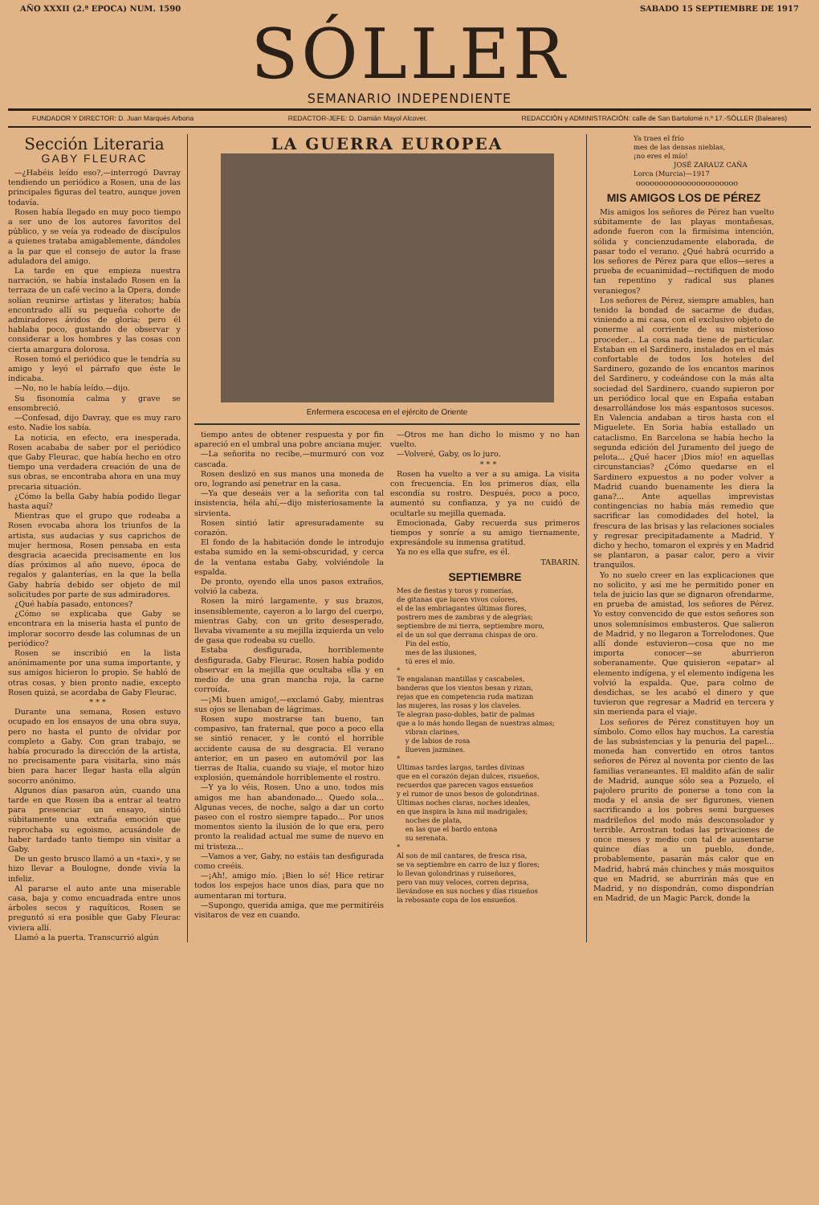AÑO XXXII (2.ª EPOCA) NUM. 1590 SABADO 15 SEPTIEMBRE DE 1917
SÓLLER
SEMANARIO INDEPENDIENTE
FUNDADOR Y DIRECTOR: D. Juan Marqués Arbona REDACTOR-JEFE: D. Damián Mayol Alcover. REDACCIÓN y ADMINISTRACIÓN: calle de San Bartolomé n.º 17.-SÓLLER (Baleares)
Sección Literaria
GABY FLEURAC
—¿Habéis leído eso?,—interrogó Davray tendiendo un periódico a Rosen, una de las principales figuras del teatro, aunque joven todavía.
Rosen había llegado en muy poco tiempo a ser uno de los autores favoritos del público, y se veía ya rodeado de discípulos a quienes trataba amigablemente, dándoles a la par que el consejo de autor la frase aduladora del amigo.
La tarde en que empieza nuestra narración, se había instalado Rosen en la terraza de un café vecino a la Opera, donde solían reunirse artistas y literatos; había encontrado allí su pequeña cohorte de admiradores ávidos de gloria; pero él hablaba poco, gustando de observar y considerar a los hombres y las cosas con cierta amargura dolorosa.
Rosen tomó el periódico que le tendría su amigo y leyó el párrafo que éste le indicaba.
—No, no le había leído.—dijo.
Su fisonomía calma y grave se ensombreció.
—Confesad, dijo Davray, que es muy raro esto. Nadie los sabía.
La noticia, en efecto, era inesperada. Rosen acababa de saber por el periódico que Gaby Fleurac, que había hecho en otro tiempo una verdadera creación de una de sus obras, se encontraba ahora en una muy precaria situación.
¿Cómo la bella Gaby había podido llegar hasta aquí?
Mientras que el grupo que rodeaba a Rosen evocaba ahora los triunfos de la artista, sus audacias y sus caprichos de mujer hermosa, Rosen pensaba en esta desgracia acaecida precisamente en los días próximos al año nuevo, época de regalos y galanterías, en la que la bella Gaby habría debido ser objeto de mil solicitudes por parte de sus admiradores.
¿Qué había pasado, entonces?
¿Cómo se explicaba que Gaby se encontrara en la miseria hasta el punto de implorar socorro desde las columnas de un periódico?
Rosen se inscribió en la lista anónimamente por una suma importante, y sus amigos hicieron lo propio. Se habló de otras cosas, y bien pronto nadie, excepto Rosen quizá, se acordaba de Gaby Fleurac.
* * *
Durante una semana, Rosen estuvo ocupado en los ensayos de una obra suya, pero no hasta el punto de olvidar por completo a Gaby. Con gran trabajo, se había procurado la dirección de la artista, no precisamente para visitarla, sino más bien para hacer llegar hasta ella algún socorro anónimo.
Algunos días pasaron aún, cuando una tarde en que Rosen iba a entrar al teatro para presenciar un ensayo, sintió súbitamente una extraña emoción que reprochaba su egoismo, acusándole de haber tardado tanto tiempo sin visitar a Gaby.
De un gesto brusco llamó a un «taxi», y se hizo llevar a Boulogne, donde vivía la infeliz.
Al pararse el auto ante una miserable casa, baja y como encuadrada entre unos árboles secos y raquíticos, Rosen se preguntó si era posible que Gaby Fleurac viviera allí.
Llamó a la puerta. Transcurrió algún
LA GUERRA EUROPEA
Enfermera escocesa en el ejército de Oriente
tiempo antes de obtener respuesta y por fin apareció en el umbral una pobre anciana mujer.
—La señorita no recibe,—murmuró con voz cascada.
Rosen deslizó en sus manos una moneda de oro, logrando así penetrar en la casa.
—Ya que deseáis ver a la señorita con tal insistencia, héla ahí,—dijo misteriosamente la sirvienta.
Rosen sintió latir apresuradamente su corazón.
El fondo de la habitación donde le introdujo estaba sumido en la semi-obscuridad, y cerca de la ventana estaba Gaby, volviéndole la espalda.
De pronto, oyendo ella unos pasos extraños, volvió la cabeza.
Rosen la miró largamente, y sus brazos, insensiblemente, cayeron a lo largo del cuerpo, mientras Gaby, con un grito desesperado, llevaba vivamente a su mejilla izquierda un velo de gasa que rodeaba su cuello.
Estaba desfigurada, horriblemente desfigurada, Gaby Fleurac. Rosen había podido observar en la mejilla que ocultaba ella y en medio de una gran mancha roja, la carne corroída.
—¡Mi buen amigo!,—exclamó Gaby, mientras sus ojos se llenaban de lágrimas.
Rosen supo mostrarse tan bueno, tan compasivo, tan fraternal, que poco a poco ella se sintió renacer, y le contó el horrible accidente causa de su desgracia. El verano anterior, en un paseo en automóvil por las tierras de Italia, cuando su viaje, el motor hizo explosión, quemándole horriblemente el rostro.
—Y ya lo véis, Rosen. Uno a uno, todos mis amigos me han abandonado... Quedo sola... Algunas veces, de noche, salgo a dar un corto paseo con el rostro siempre tapado... Por unos momentos siento la ilusión de lo que era, pero pronto la realidad actual me sume de nuevo en mi tristeza...
—Vamos a ver, Gaby, no estáis tan desfigurada como creéis.
—¡Ah!, amigo mío. ¡Bien lo sé! Hice retirar todos los espejos hace unos días, para que no aumentaran mi tortura.
—Supongo, querida amiga, que me permitiréis visitaros de vez en cuando.
—Otros me han dicho lo mismo y no han vuelto.
—Volveré, Gaby, os lo juro.
* * *
Rosen ha vuelto a ver a su amiga. La visita con frecuencia. En los primeros días, ella escondía su rostro. Después, poco a poco, aumentó su confianza, y ya no cuidó de ocultarle su mejilla quemada.
Emocionada, Gaby recuerda sus primeros tiempos y sonríe a su amigo tiernamente, expresándole su inmensa gratitud.
Ya no es ella que sufre, es él.
TABARIN.
SEPTIEMBRE
Mes de fiestas y toros y romerías,
de gitanas que lucen vivos colores,
el de las embriagantes últimas flores,
postrero mes de zambras y de alegrías;
septiembre de mi tierra, septiembre moro,
el de un sol que derrama chispas de oro.
Fin del estío,
mes de las ilusiones,
tú eres el mío.
*
Te engalanan mantillas y cascabeles,
banderas que los vientos besan y rizan,
rejas que en competencia ruda matizan
las mujeres, las rosas y los claveles.
Te alegran paso-dobles, batir de palmas
que a lo más hondo llegan de nuestras almas;
vibran clarines,
y de labios de rosa
llueven jazmines.
*
Ultimas tardes largas, tardes divinas
que en el corazón dejan dulces, risueños,
recuerdos que parecen vagos ensueños
y el rumor de unos besos de golondrinas.
Ultimas noches claras, noches ideales,
en que inspira la luna mil madrigales;
noches de plata,
en las que el bardo entona
su serenata.
*
Al son de mil cantares, de fresca risa,
se va septiembre en carro de luz y flores;
lo llevan golondrinas y ruiseñores,
pero van muy veloces, corren deprisa,
llevándose en sus noches y días risueños
la rebosante copa de los ensueños.
Ya traes el frío
mes de las densas nieblas,
¡no eres el mío!
JOSÉ ZARAUZ CAÑA
Lorca (Murcia)—1917
oooooooooooooooooooooo
MIS AMIGOS LOS DE PÉREZ
Mis amigos los señores de Pérez han vuelto súbitamente de las playas montañesas, adonde fueron con la firmísima intención, sólida y concienzudamente elaborada, de pasar todo el verano. ¿Qué habrá ocurrido a los señores de Pérez para que ellos—seres a prueba de ecuanimidad—rectifiquen de modo tan repentino y radical sus planes veraniegos?
Los señores de Pérez, siempre amables, han tenido la bondad de sacarme de dudas, viniendo a mi casa, con el exclusivo objeto de ponerme al corriente de su misterioso proceder... La cosa nada tiene de particular. Estaban en el Sardinero, instalados en el más confortable de todos los hoteles del Sardinero, gozando de los encantos marinos del Sardinero, y codeándose con la más alta sociedad del Sardinero, cuando supieron por un periódico local que en España estaban desarrollándose los más espantosos sucesos. En Valencia andaban a tiros hasta con el Miguelete. En Soria había estallado un cataclismo. En Barcelona se había hecho la segunda edición del Juramento del juego de pelota... ¿Qué hacer ¡Dios mío! en aquellas circunstancias? ¿Cómo quedarse en el Sardinero expuestos a no poder volver a Madrid cuando buenamente les diera la gana?... Ante aquellas imprevistas contingencias no había más remedio que sacrificar las comodidades del hotel, la frescura de las brisas y las relaciones sociales y regresar precipitadamente a Madrid. Y dicho y hecho, tomaron el exprés y en Madrid se plantaron, a pasar calor, pero a vivir tranquilos.
Yo no suelo creer en las explicaciones que no solicito, y así me he permitido poner en tela de juicio las que se dignaron ofrendarme, en prueba de amistad, los señores de Pérez. Yo estoy convencido de que estos señores son unos solemnísimos embusteros. Que salieron de Madrid, y no llegaron a Torrelodones. Que allí donde estuvieron—cosa que no me importa conocer—se aburrieron soberanamente. Que quisieron «epatar» al elemento indígena, y el elemento indígena les volvió la espalda. Que, para colmo de desdichas, se les acabó el dinero y que tuvieron que regresar a Madrid en tercera y sin merienda para el viaje.
Los señores de Pérez constituyen hoy un símbolo. Como ellos hay muchos. La carestía de las subsistencias y la penuria del papel... moneda han convertido en otros tantos señores de Pérez al noventa por ciento de las familias veraneantes. El maldito afán de salir de Madrid, aunque sólo sea a Pozuelo, el pajolero prurito de ponerse a tono con la moda y el ansia de ser figurones, vienen sacrificando a los pobres semi burgueses madrileños del modo más desconsolador y terrible. Arrostran todas las privaciones de once meses y medio con tal de ausentarse quince días a un pueblo, donde, probablemente, pasarán más calor que en Madrid, habrá más chinches y más mosquitos que en Madrid, se aburrirán más que en Madrid, y no dispondrán, como dispondrían en Madrid, de un Magic Parck, donde la